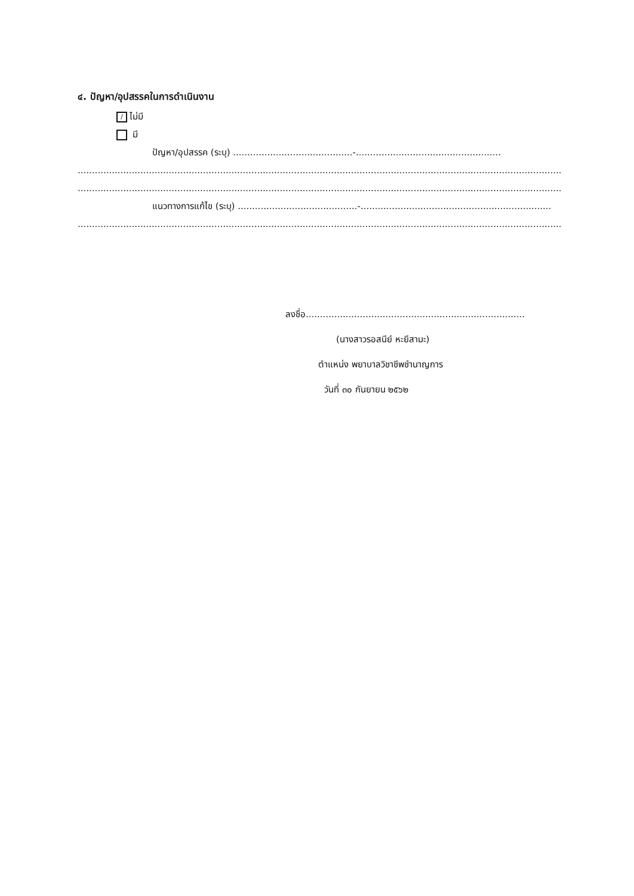๔. ปัญหา/อุปสรรคในการดำเนินงาน
/ ไม่มี
มี
ปัญหา/อุปสรรค (ระบุ) ..........................................-...................................................
.................................................................................................................................................................................
.................................................................................................................................................................................
แนวทางการแก้ไข (ระบุ) ..........................................-...................................................................
.................................................................................................................................................................................
ลงชื่อ...................................................................................
(นางสาวรอสนีย์ หะยีสามะ)
ตำแหน่ง พยาบาลวิชาชีพชำนาญการ
วันที่ ๓๐ กันยายน ๒๕๖๒